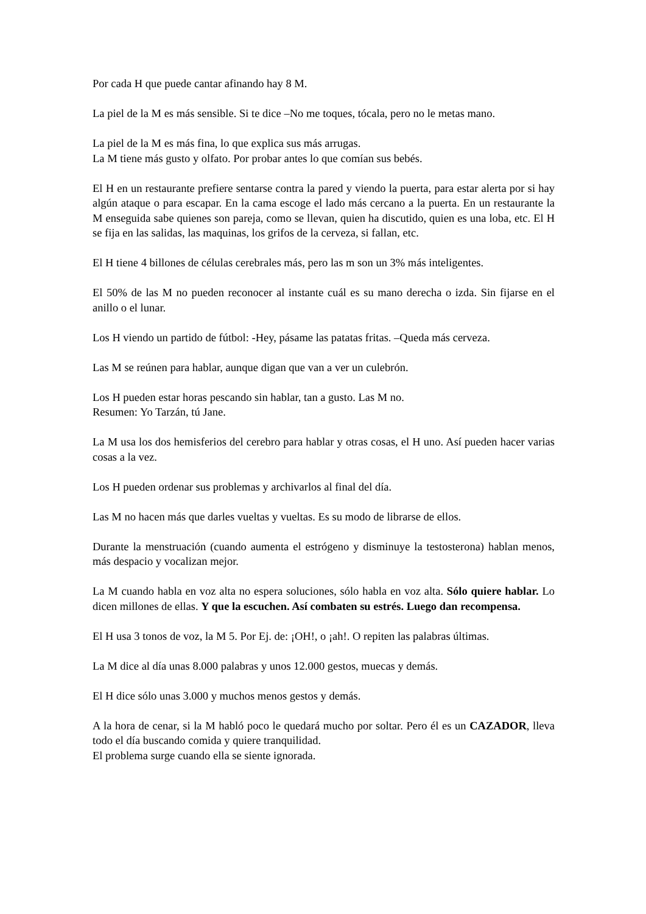Por cada H que puede cantar afinando hay 8 M.
La piel de la M es más sensible. Si te dice –No me toques, tócala, pero no le metas mano.
La piel de la M es más fina, lo que explica sus más arrugas.
La M tiene más gusto y olfato. Por probar antes lo que comían sus bebés.
El H en un restaurante prefiere sentarse contra la pared y viendo la puerta, para estar alerta por si hay algún ataque o para escapar. En la cama escoge el lado más cercano a la puerta. En un restaurante la M enseguida sabe quienes son pareja, como se llevan, quien ha discutido, quien es una loba, etc. El H se fija en las salidas, las maquinas, los grifos de la cerveza, si fallan, etc.
El H tiene 4 billones de células cerebrales más, pero las m son un 3% más inteligentes.
El 50% de las M no pueden reconocer al instante cuál es su mano derecha o izda. Sin fijarse en el anillo o el lunar.
Los H viendo un partido de fútbol: -Hey, pásame las patatas fritas. –Queda más cerveza.
Las M se reúnen para hablar, aunque digan que van a ver un culebrón.
Los H pueden estar horas pescando sin hablar, tan a gusto. Las M no.
Resumen: Yo Tarzán, tú Jane.
La M usa los dos hemisferios del cerebro para hablar y otras cosas, el H uno. Así pueden hacer varias cosas a la vez.
Los H pueden ordenar sus problemas y archivarlos al final del día.
Las M no hacen más que darles vueltas y vueltas. Es su modo de librarse de ellos.
Durante la menstruación (cuando aumenta el estrógeno y disminuye la testosterona) hablan menos, más despacio y vocalizan mejor.
La M cuando habla en voz alta no espera soluciones, sólo habla en voz alta. Sólo quiere hablar. Lo dicen millones de ellas. Y que la escuchen. Así combaten su estrés. Luego dan recompensa.
El H usa 3 tonos de voz, la M 5. Por Ej. de: ¡OH!, o ¡ah!. O repiten las palabras últimas.
La M dice al día unas 8.000 palabras y unos 12.000 gestos, muecas y demás.
El H dice sólo unas 3.000 y muchos menos gestos y demás.
A la hora de cenar, si la M habló poco le quedará mucho por soltar. Pero él es un CAZADOR, lleva todo el día buscando comida y quiere tranquilidad.
El problema surge cuando ella se siente ignorada.